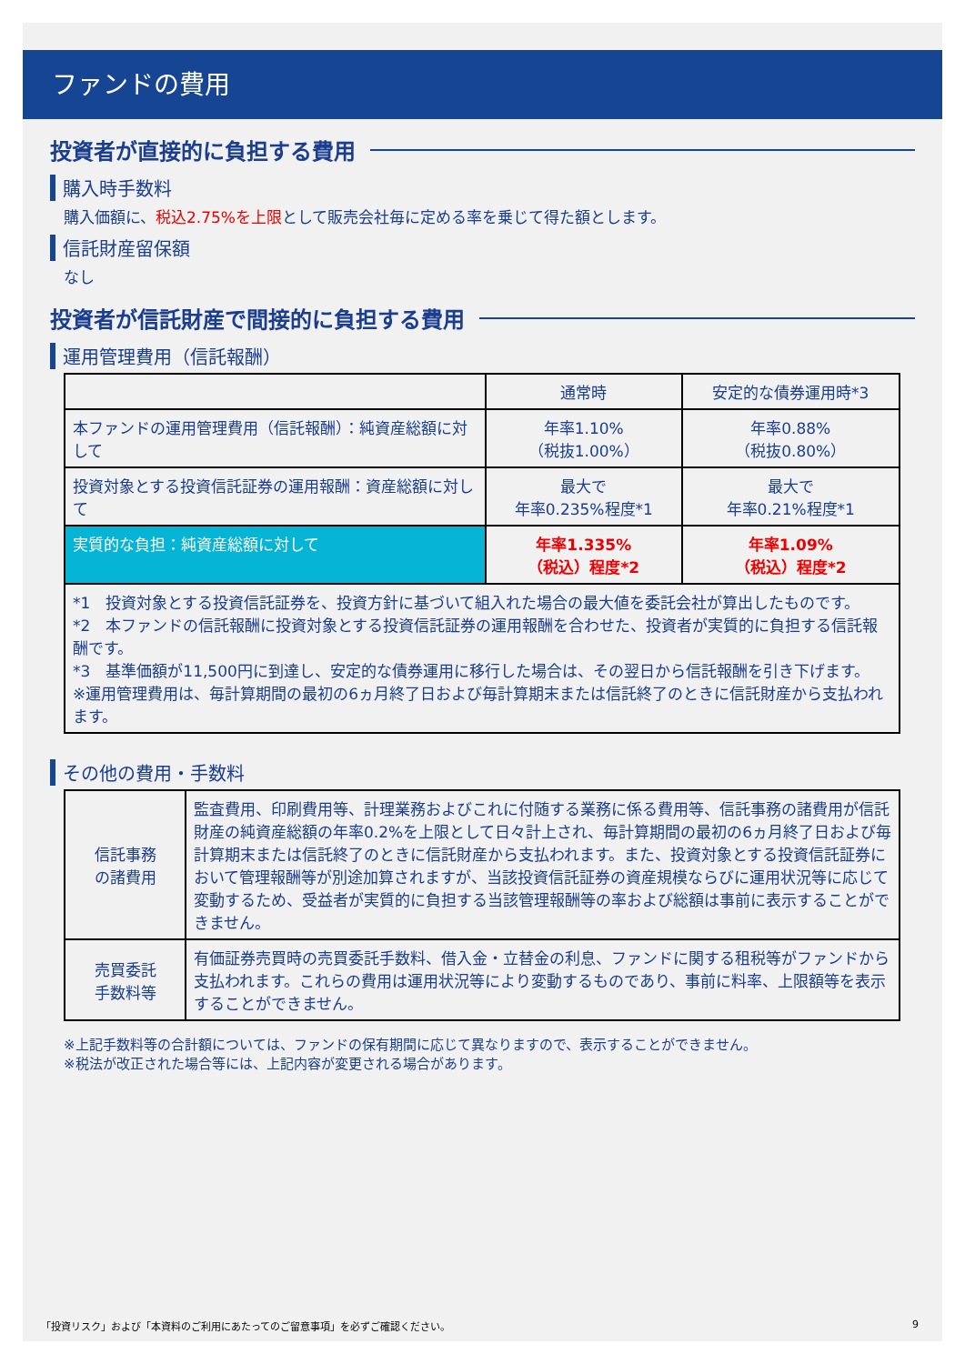ファンドの費用
投資者が直接的に負担する費用
購入時手数料
購入価額に、税込2.75%を上限として販売会社毎に定める率を乗じて得た額とします。
信託財産留保額
なし
投資者が信託財産で間接的に負担する費用
運用管理費用（信託報酬）
| | 通常時 | 安定的な債券運用時*3 |
| --- | --- | --- |
| 本ファンドの運用管理費用（信託報酬）：純資産総額に対して | 年率1.10% （税抜1.00%） | 年率0.88% （税抜0.80%） |
| 投資対象とする投資信託証券の運用報酬：資産総額に対して | 最大で 年率0.235%程度*1 | 最大で 年率0.21%程度*1 |
| 実質的な負担：純資産総額に対して | 年率1.335% （税込）程度*2 | 年率1.09% （税込）程度*2 |
| *1 投資対象とする投資信託証券を、投資方針に基づいて組入れた場合の最大値を委託会社が算出したものです。 *2 本ファンドの信託報酬に投資対象とする投資信託証券の運用報酬を合わせた、投資者が実質的に負担する信託報酬です。 *3 基準価額が11,500円に到達し、安定的な債券運用に移行した場合は、その翌日から信託報酬を引き下げます。 ※運用管理費用は、毎計算期間の最初の6ヵ月終了日および毎計算期末または信託終了のときに信託財産から支払われます。 | | |
その他の費用・手数料
| 信託事務 の諸費用 | 監査費用、印刷費用等、計理業務およびこれに付随する業務に係る費用等、信託事務の諸費用が信託財産の純資産総額の年率0.2%を上限として日々計上され、毎計算期間の最初の6ヵ月終了日および毎計算期末または信託終了のときに信託財産から支払われます。また、投資対象とする投資信託証券において管理報酬等が別途加算されますが、当該投資信託証券の資産規模ならびに運用状況等に応じて変動するため、受益者が実質的に負担する当該管理報酬等の率および総額は事前に表示することができません。 |
| 売買委託 手数料等 | 有価証券売買時の売買委託手数料、借入金・立替金の利息、ファンドに関する租税等がファンドから支払われます。これらの費用は運用状況等により変動するものであり、事前に料率、上限額等を表示することができません。 |
※上記手数料等の合計額については、ファンドの保有期間に応じて異なりますので、表示することができません。
※税法が改正された場合等には、上記内容が変更される場合があります。
「投資リスク」および「本資料のご利用にあたってのご留意事項」を必ずご確認ください。 9